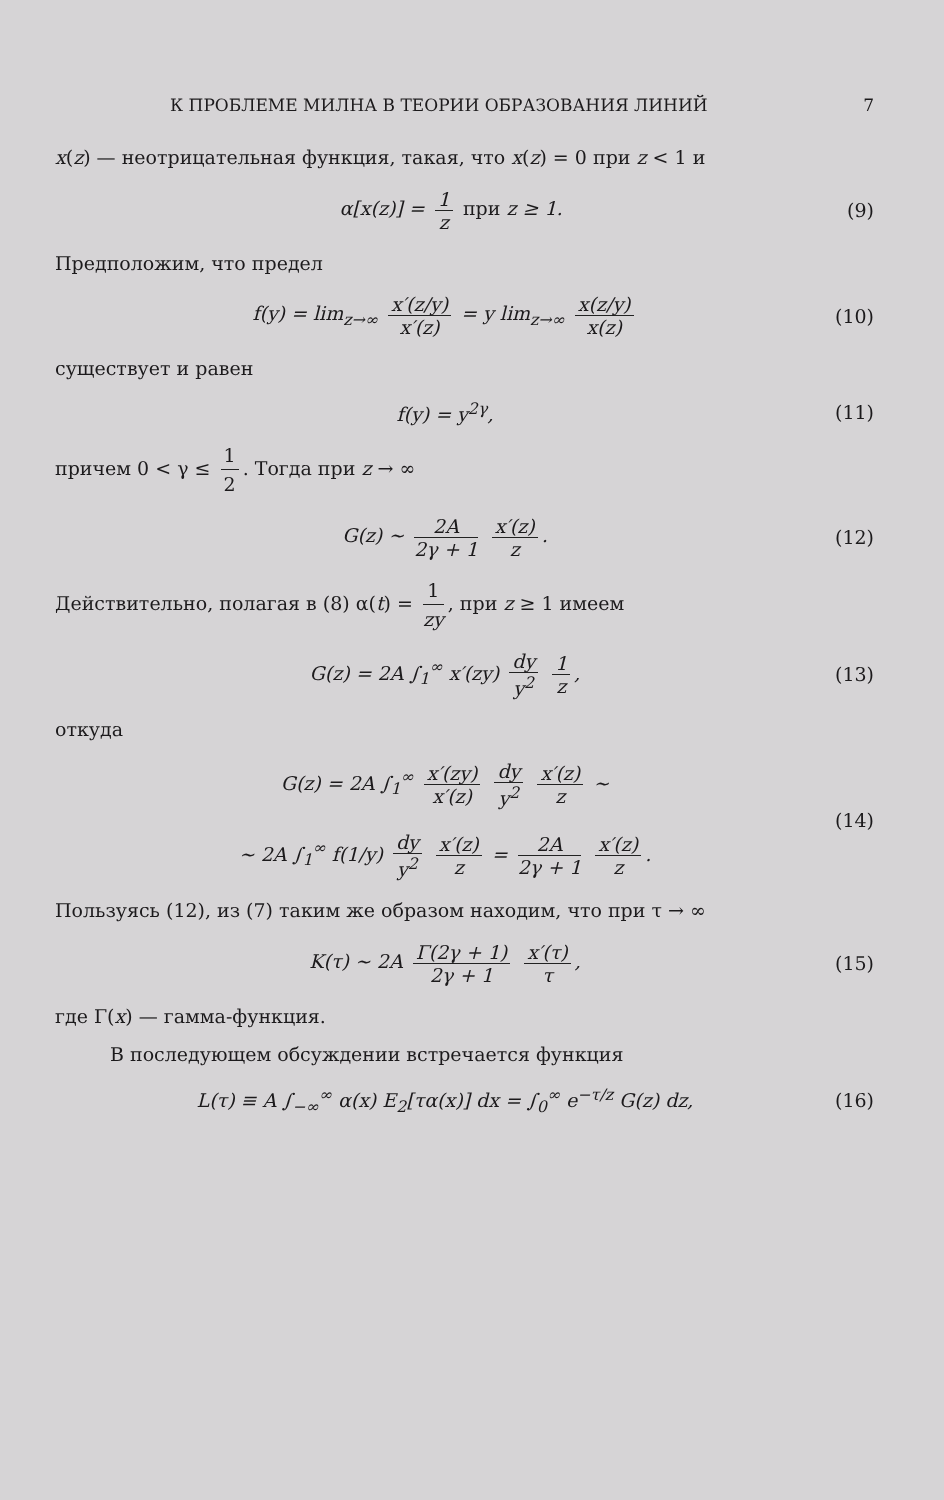К ПРОБЛЕМЕ МИЛНА В ТЕОРИИ ОБРАЗОВАНИЯ ЛИНИЙ 7
x(z) — неотрицательная функция, такая, что x(z) = 0 при z < 1 и
α[x(z)] = 1 z при z ≥ 1. (9)
Предположим, что предел
f(y) = lim<sub>z→∞</sub> x′(z/y) x′(z) = y lim<sub>z→∞</sub> x(z/y) x(z) (10)
существует и равен
f(y) = y<sup>2γ</sup>, (11)
причем 0 < γ ≤ 1 2. Тогда при z → ∞
G(z) ~ 2A 2γ + 1 x′(z) z. (12)
Действительно, полагая в (8) α(t) = 1 zy, при z ≥ 1 имеем
G(z) = 2A ∫<sub>1</sub><sup>∞</sup> x′(zy) dy y<sup>2</sup> 1 z, (13)
откуда
G(z) = 2A ∫<sub>1</sub><sup>∞</sup> x′(zy) x′(z) dy y<sup>2</sup> x′(z) z ~
~ 2A ∫<sub>1</sub><sup>∞</sup> f(1/y) dy y<sup>2</sup> x′(z) z = 2A 2γ + 1 x′(z) z. (14)
Пользуясь (12), из (7) таким же образом находим, что при τ → ∞
K(τ) ~ 2A Γ(2γ + 1) 2γ + 1 x′(τ) τ, (15)
где Γ(x) — гамма-функция.
В последующем обсуждении встречается функция
L(τ) ≡ A ∫<sub>−∞</sub><sup>∞</sup> α(x) E<sub>2</sub>[τα(x)] dx = ∫<sub>0</sub><sup>∞</sup> e<sup>−τ/z</sup> G(z) dz, (16)